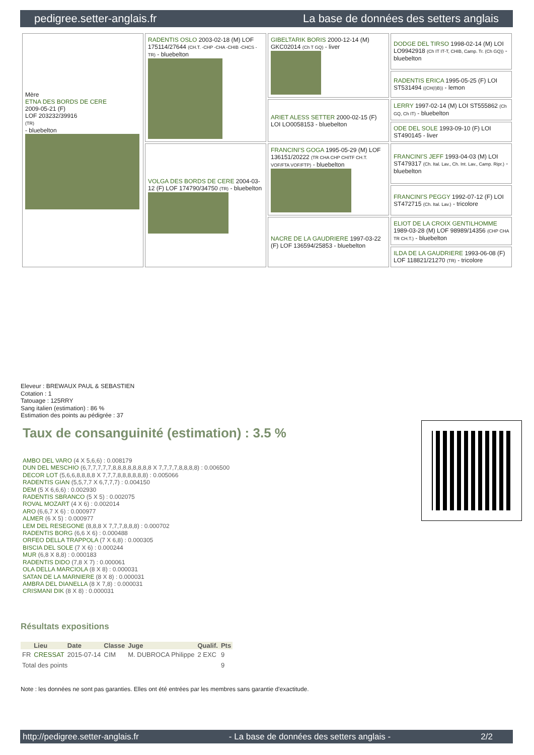pedigree.setter-anglais.fr La base de données des setters anglais
| Mère ETNA DES BORDS DE CERE 2009-05-21 (F) LOF 203232/39916 (TR) - bluebelton | RADENTIS OSLO 2003-02-18 (M) LOF 175114/27644 (CH.T. -CHP -CHA -CHIB -CHCS -TR) - bluebelton | GIBELTARIK BORIS 2000-12-14 (M) GKC02014 (Ch T GQ) - liver | DODGE DEL TIRSO 1998-02-14 (M) LOI LO9942918 (Ch IT IT-T, CHIB, Camp. Tr. (Ch GQ)) - bluebelton |
| | | | RADENTIS ERICA 1995-05-25 (F) LOI ST531494 ((CH(I)B)) - lemon |
| | | ARIET ALESS SETTER 2000-02-15 (F) LOI LO0058153 - bluebelton | LERRY 1997-02-14 (M) LOI ST555862 (Ch GQ, Ch IT) - bluebelton |
| | | | ODE DEL SOLE 1993-09-10 (F) LOI ST490145 - liver |
| | VOLGA DES BORDS DE CERE 2004-03-12 (F) LOF 174790/34750 (TR) - bluebelton | FRANCINI'S GOGA 1995-05-29 (M) LOF 136151/20222 (TR CHA CHP CHITF CH.T. VOF/FTA VOF/FTP) - bluebelton | FRANCINI'S JEFF 1993-04-03 (M) LOI ST479317 (Ch. Ital. Lav., Ch. Int. Lav., Camp. Ripr.) - bluebelton |
| | | | FRANCINI'S PEGGY 1992-07-12 (F) LOI ST472715 (Ch. Ital. Lav.) - tricolore |
| | | NACRE DE LA GAUDRIERE 1997-03-22 (F) LOF 136594/25853 - bluebelton | ELIOT DE LA CROIX GENTILHOMME 1989-03-28 (M) LOF 98989/14356 (CHP CHA TR CH.T.) - bluebelton |
| | | | ILDA DE LA GAUDRIERE 1993-06-08 (F) LOF 118821/21270 (TR) - tricolore |
Eleveur : BREWAUX PAUL & SEBASTIEN
Cotation : 1
Tatouage : 125RRY
Sang italien (estimation) : 86 %
Estimation des points au pédigrée : 37
Taux de consanguinité (estimation) : 3.5 %
AMBO DEL VARO (4 X 5,6,6) : 0.008179
DUN DEL MESCHIO (6,7,7,7,7,7,8,8,8,8,8,8,8,8 X 7,7,7,7,8,8,8,8) : 0.006500
DECOR LOT (5,6,6,8,8,8,8 X 7,7,7,8,8,8,8,8,8) : 0.005066
RADENTIS GIAN (5,5,7,7 X 6,7,7,7) : 0.004150
DEM (5 X 6,6,6) : 0.002930
RADENTIS SBRANCO (5 X 5) : 0.002075
ROVAL MOZART (4 X 6) : 0.002014
ARO (6,6,7 X 6) : 0.000977
ALMER (6 X 5) : 0.000977
LEM DEL RESEGONE (8,8,8 X 7,7,7,8,8,8) : 0.000702
RADENTIS BORG (6,6 X 6) : 0.000488
ORFEO DELLA TRAPPOLA (7 X 6,8) : 0.000305
BISCIA DEL SOLE (7 X 6) : 0.000244
MUR (6,8 X 8,8) : 0.000183
RADENTIS DIDO (7,8 X 7) : 0.000061
OLA DELLA MARCIOLA (8 X 8) : 0.000031
SATAN DE LA MARNIERE (8 X 8) : 0.000031
AMBRA DEL DIANELLA (8 X 7,8) : 0.000031
CRISMANI DIK (8 X 8) : 0.000031
Résultats expositions
| | Lieu | Date | Classe | Juge | Qualif. | Pts |
| --- | --- | --- | --- | --- | --- | --- |
| FR | CRESSAT | 2015-07-14 | CIM | M. DUBROCA Philippe | 2 EXC | 9 |
| Total des points | | | | | | 9 |
Note : les données ne sont pas garanties. Elles ont été entrées par les membres sans garantie d'exactitude.
http://pedigree.setter-anglais.fr - La base de données des setters anglais - 2/2